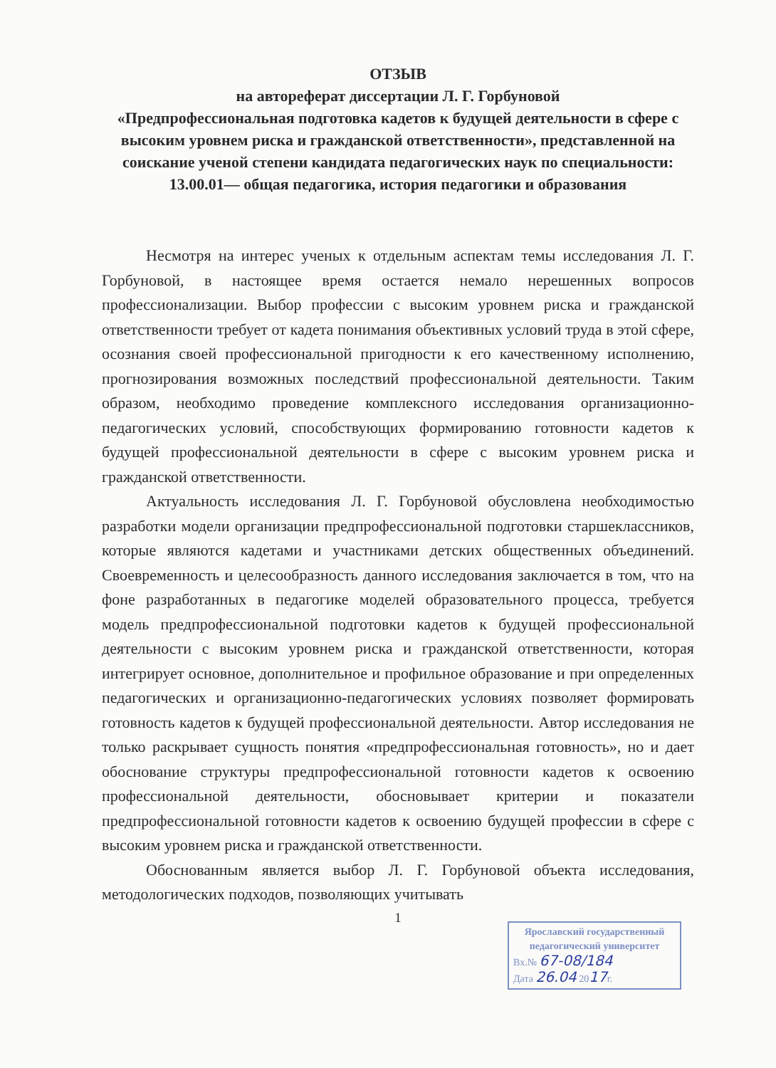ОТЗЫВ
на автореферат диссертации Л. Г. Горбуновой
«Предпрофессиональная подготовка кадетов к будущей деятельности в сфере с высоким уровнем риска и гражданской ответственности», представленной на соискание ученой степени кандидата педагогических наук по специальности: 13.00.01— общая педагогика, история педагогики и образования
Несмотря на интерес ученых к отдельным аспектам темы исследования Л. Г. Горбуновой, в настоящее время остается немало нерешенных вопросов профессионализации. Выбор профессии с высоким уровнем риска и гражданской ответственности требует от кадета понимания объективных условий труда в этой сфере, осознания своей профессиональной пригодности к его качественному исполнению, прогнозирования возможных последствий профессиональной деятельности. Таким образом, необходимо проведение комплексного исследования организационно-педагогических условий, способствующих формированию готовности кадетов к будущей профессиональной деятельности в сфере с высоким уровнем риска и гражданской ответственности.
Актуальность исследования Л. Г. Горбуновой обусловлена необходимостью разработки модели организации предпрофессиональной подготовки старшеклассников, которые являются кадетами и участниками детских общественных объединений. Своевременность и целесообразность данного исследования заключается в том, что на фоне разработанных в педагогике моделей образовательного процесса, требуется модель предпрофессиональной подготовки кадетов к будущей профессиональной деятельности с высоким уровнем риска и гражданской ответственности, которая интегрирует основное, дополнительное и профильное образование и при определенных педагогических и организационно-педагогических условиях позволяет формировать готовность кадетов к будущей профессиональной деятельности. Автор исследования не только раскрывает сущность понятия «предпрофессиональная готовность», но и дает обоснование структуры предпрофессиональной готовности кадетов к освоению профессиональной деятельности, обосновывает критерии и показатели предпрофессиональной готовности кадетов к освоению будущей профессии в сфере с высоким уровнем риска и гражданской ответственности.
Обоснованным является выбор Л. Г. Горбуновой объекта исследования, методологических подходов, позволяющих учитывать
1
Ярославский государственный
педагогический университет
Вх.№ 67-08/184
Дата 26.04 2017г.